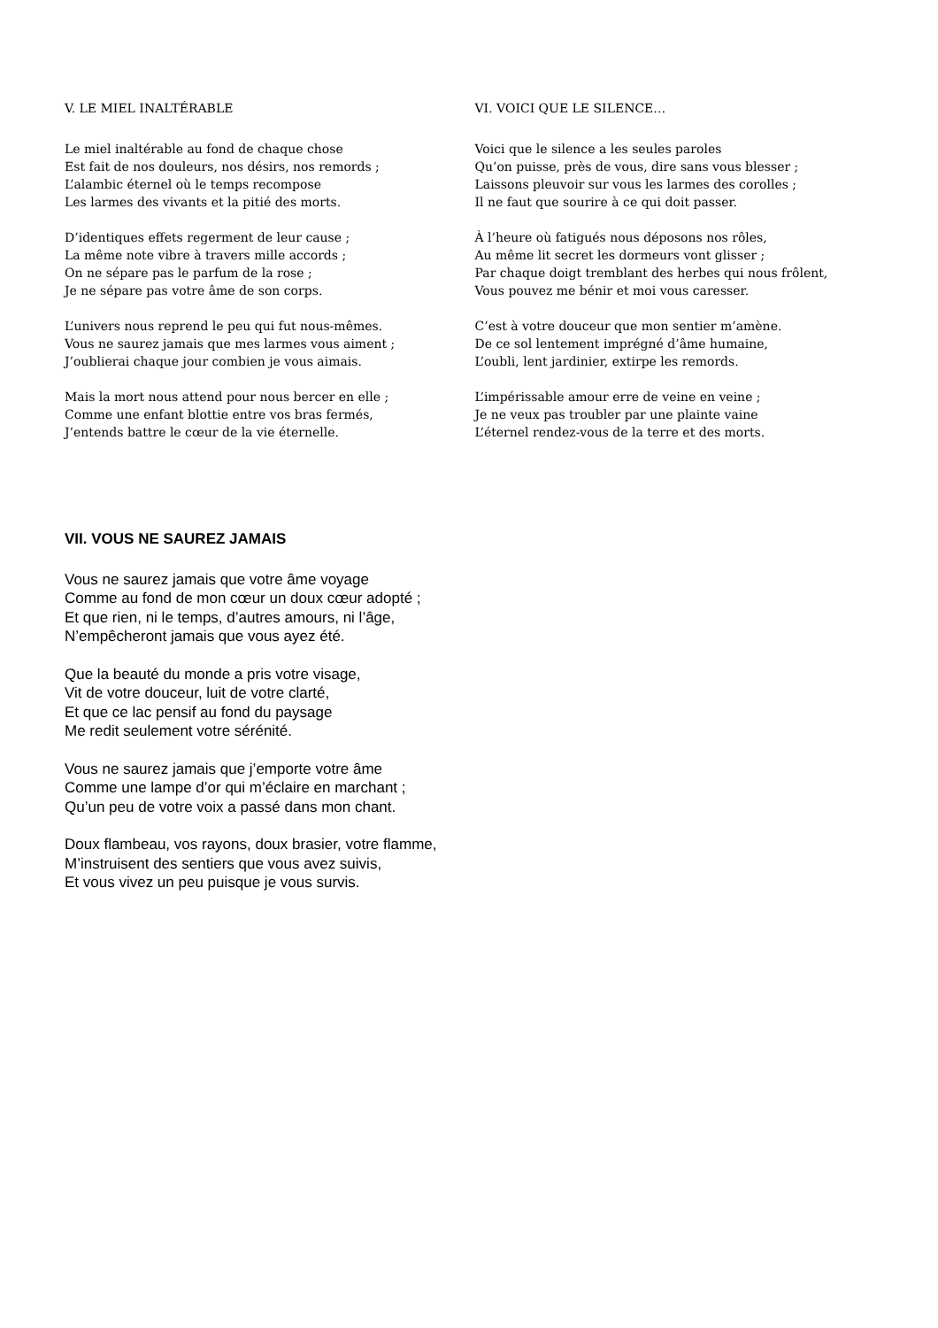V. LE MIEL INALTÉRABLE
Le miel inaltérable au fond de chaque chose
Est fait de nos douleurs, nos désirs, nos remords ;
L’alambic éternel où le temps recompose
Les larmes des vivants et la pitié des morts.
D’identiques effets regerment de leur cause ;
La même note vibre à travers mille accords ;
On ne sépare pas le parfum de la rose ;
Je ne sépare pas votre âme de son corps.
L’univers nous reprend le peu qui fut nous-mêmes.
Vous ne saurez jamais que mes larmes vous aiment ;
J’oublierai chaque jour combien je vous aimais.
Mais la mort nous attend pour nous bercer en elle ;
Comme une enfant blottie entre vos bras fermés,
J’entends battre le cœur de la vie éternelle.
VI. VOICI QUE LE SILENCE…
Voici que le silence a les seules paroles
Qu’on puisse, près de vous, dire sans vous blesser ;
Laissons pleuvoir sur vous les larmes des corolles ;
Il ne faut que sourire à ce qui doit passer.
À l’heure où fatigués nous déposons nos rôles,
Au même lit secret les dormeurs vont glisser ;
Par chaque doigt tremblant des herbes qui nous frôlent,
Vous pouvez me bénir et moi vous caresser.
C’est à votre douceur que mon sentier m’amène.
De ce sol lentement imprégné d’âme humaine,
L’oubli, lent jardinier, extirpe les remords.
L’impérissable amour erre de veine en veine ;
Je ne veux pas troubler par une plainte vaine
L’éternel rendez-vous de la terre et des morts.
VII. VOUS NE SAUREZ JAMAIS
Vous ne saurez jamais que votre âme voyage
Comme au fond de mon cœur un doux cœur adopté ;
Et que rien, ni le temps, d’autres amours, ni l’âge,
N’empêcheront jamais que vous ayez été.
Que la beauté du monde a pris votre visage,
Vit de votre douceur, luit de votre clarté,
Et que ce lac pensif au fond du paysage
Me redit seulement votre sérénité.
Vous ne saurez jamais que j’emporte votre âme
Comme une lampe d’or qui m’éclaire en marchant ;
Qu’un peu de votre voix a passé dans mon chant.
Doux flambeau, vos rayons, doux brasier, votre flamme,
M’instruisent des sentiers que vous avez suivis,
Et vous vivez un peu puisque je vous survis.